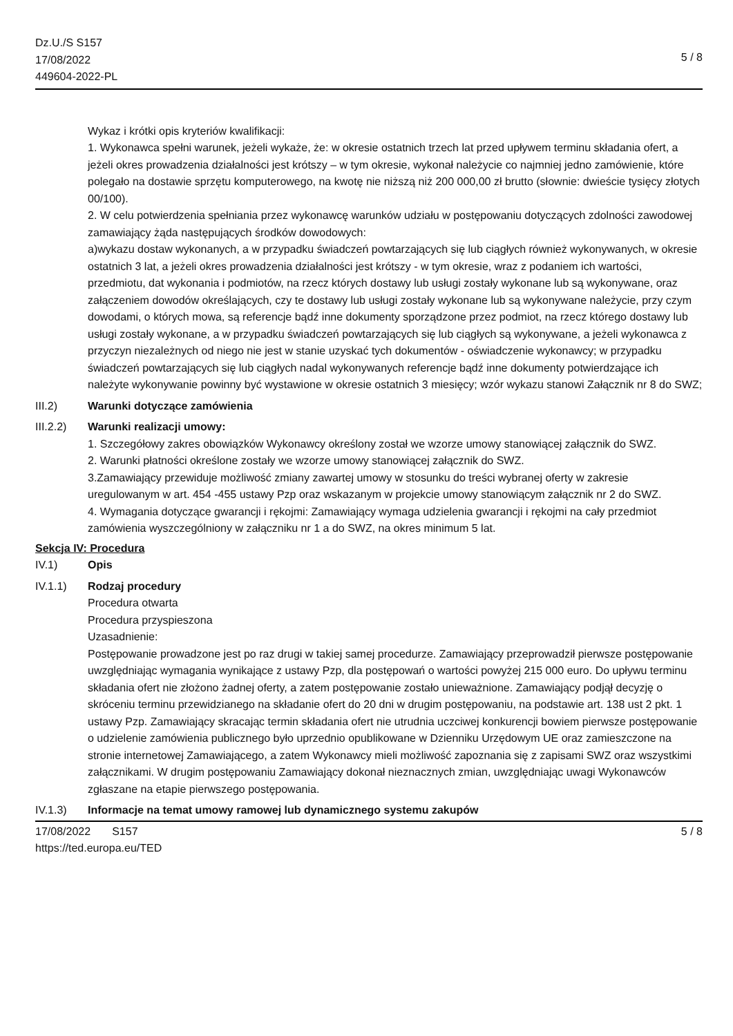Dz.U./S S157
17/08/2022
449604-2022-PL
5 / 8
Wykaz i krótki opis kryteriów kwalifikacji:
1. Wykonawca spełni warunek, jeżeli wykaże, że: w okresie ostatnich trzech lat przed upływem terminu składania ofert, a jeżeli okres prowadzenia działalności jest krótszy – w tym okresie, wykonał należycie co najmniej jedno zamówienie, które polegało na dostawie sprzętu komputerowego, na kwotę nie niższą niż 200 000,00 zł brutto (słownie: dwieście tysięcy złotych 00/100).
2. W celu potwierdzenia spełniania przez wykonawcę warunków udziału w postępowaniu dotyczących zdolności zawodowej zamawiający żąda następujących środków dowodowych:
a)wykazu dostaw wykonanych, a w przypadku świadczeń powtarzających się lub ciągłych również wykonywanych, w okresie ostatnich 3 lat, a jeżeli okres prowadzenia działalności jest krótszy - w tym okresie, wraz z podaniem ich wartości, przedmiotu, dat wykonania i podmiotów, na rzecz których dostawy lub usługi zostały wykonane lub są wykonywane, oraz załączeniem dowodów określających, czy te dostawy lub usługi zostały wykonane lub są wykonywane należycie, przy czym dowodami, o których mowa, są referencje bądź inne dokumenty sporządzone przez podmiot, na rzecz którego dostawy lub usługi zostały wykonane, a w przypadku świadczeń powtarzających się lub ciągłych są wykonywane, a jeżeli wykonawca z przyczyn niezależnych od niego nie jest w stanie uzyskać tych dokumentów - oświadczenie wykonawcy; w przypadku świadczeń powtarzających się lub ciągłych nadal wykonywanych referencje bądź inne dokumenty potwierdzające ich należyte wykonywanie powinny być wystawione w okresie ostatnich 3 miesięcy; wzór wykazu stanowi Załącznik nr 8 do SWZ;
III.2) Warunki dotyczące zamówienia
III.2.2)
Warunki realizacji umowy:
1. Szczegółowy zakres obowiązków Wykonawcy określony został we wzorze umowy stanowiącej załącznik do SWZ.
2. Warunki płatności określone zostały we wzorze umowy stanowiącej załącznik do SWZ.
3.Zamawiający przewiduje możliwość zmiany zawartej umowy w stosunku do treści wybranej oferty w zakresie uregulowanym w art. 454 -455 ustawy Pzp oraz wskazanym w projekcie umowy stanowiącym załącznik nr 2 do SWZ.
4. Wymagania dotyczące gwarancji i rękojmi: Zamawiający wymaga udzielenia gwarancji i rękojmi na cały przedmiot zamówienia wyszczególniony w załączniku nr 1 a do SWZ, na okres minimum 5 lat.
Sekcja IV: Procedura
IV.1) Opis
IV.1.1) Rodzaj procedury
Procedura otwarta
Procedura przyspieszona
Uzasadnienie:
Postępowanie prowadzone jest po raz drugi w takiej samej procedurze. Zamawiający przeprowadził pierwsze postępowanie uwzględniając wymagania wynikające z ustawy Pzp, dla postępowań o wartości powyżej 215 000 euro. Do upływu terminu składania ofert nie złożono żadnej oferty, a zatem postępowanie zostało unieważnione. Zamawiający podjął decyzję o skróceniu terminu przewidzianego na składanie ofert do 20 dni w drugim postępowaniu, na podstawie art. 138 ust 2 pkt. 1 ustawy Pzp. Zamawiający skracając termin składania ofert nie utrudnia uczciwej konkurencji bowiem pierwsze postępowanie o udzielenie zamówienia publicznego było uprzednio opublikowane w Dzienniku Urzędowym UE oraz zamieszczone na stronie internetowej Zamawiającego, a zatem Wykonawcy mieli możliwość zapoznania się z zapisami SWZ oraz wszystkimi załącznikami. W drugim postępowaniu Zamawiający dokonał nieznacznych zmian, uwzględniając uwagi Wykonawców zgłaszane na etapie pierwszego postępowania.
IV.1.3) Informacje na temat umowy ramowej lub dynamicznego systemu zakupów
17/08/2022 S157
https://ted.europa.eu/TED
5 / 8